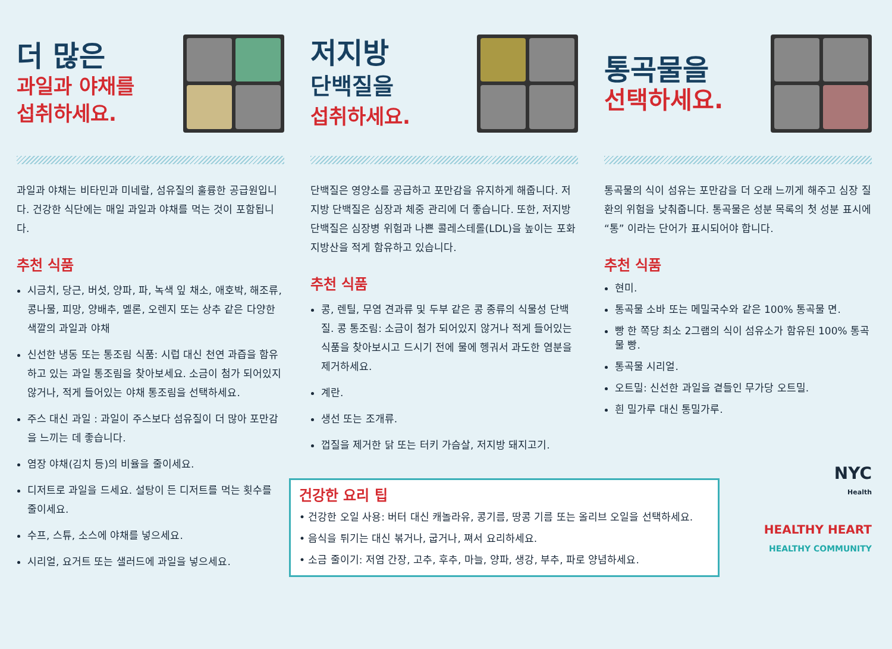더 많은
과일과 야채를
섭취하세요.
과일과 야채는 비타민과 미네랄, 섬유질의 훌륭한 공급원입니다. 건강한 식단에는 매일 과일과 야채를 먹는 것이 포함됩니다.
추천 식품
시금치, 당근, 버섯, 양파, 파, 녹색 잎 채소, 애호박, 해조류, 콩나물, 피망, 양배추, 멜론, 오렌지 또는 상추 같은 다양한 색깔의 과일과 야채
신선한 냉동 또는 통조림 식품: 시럽 대신 천연 과즙을 함유하고 있는 과일 통조림을 찾아보세요. 소금이 첨가 되어있지 않거나, 적게 들어있는 야채 통조림을 선택하세요.
주스 대신 과일 : 과일이 주스보다 섬유질이 더 많아 포만감을 느끼는 데 좋습니다.
염장 야채(김치 등)의 비율을 줄이세요.
디저트로 과일을 드세요. 설탕이 든 디저트를 먹는 횟수를 줄이세요.
수프, 스튜, 소스에 야채를 넣으세요.
시리얼, 요거트 또는 샐러드에 과일을 넣으세요.
저지방
단백질을
섭취하세요.
단백질은 영양소를 공급하고 포만감을 유지하게 해줍니다. 저지방 단백질은 심장과 체중 관리에 더 좋습니다. 또한, 저지방 단백질은 심장병 위험과 나쁜 콜레스테롤(LDL)을 높이는 포화지방산을 적게 함유하고 있습니다.
추천 식품
콩, 렌틸, 무염 견과류 및 두부 같은 콩 종류의 식물성 단백질. 콩 통조림: 소금이 첨가 되어있지 않거나 적게 들어있는 식품을 찾아보시고 드시기 전에 물에 헹궈서 과도한 염분을 제거하세요.
계란.
생선 또는 조개류.
껍질을 제거한 닭 또는 터키 가슴살, 저지방 돼지고기.
건강한 요리 팁
• 건강한 오일 사용: 버터 대신 캐놀라유, 콩기름, 땅콩 기름 또는 올리브 오일을 선택하세요.
• 음식을 튀기는 대신 볶거나, 굽거나, 쪄서 요리하세요.
• 소금 줄이기: 저염 간장, 고추, 후추, 마늘, 양파, 생강, 부추, 파로 양념하세요.
통곡물을
선택하세요.
통곡물의 식이 섬유는 포만감을 더 오래 느끼게 해주고 심장 질환의 위험을 낮춰줍니다. 통곡물은 성분 목록의 첫 성분 표시에 “통” 이라는 단어가 표시되어야 합니다.
추천 식품
현미.
통곡물 소바 또는 메밀국수와 같은 100% 통곡물 면.
빵 한 쪽당 최소 2그램의 식이 섬유소가 함유된 100% 통곡물 빵.
통곡물 시리얼.
오트밀: 신선한 과일을 곁들인 무가당 오트밀.
흰 밀가루 대신 통밀가루.
NYC
Health
HEALTHY HEART
HEALTHY COMMUNITY